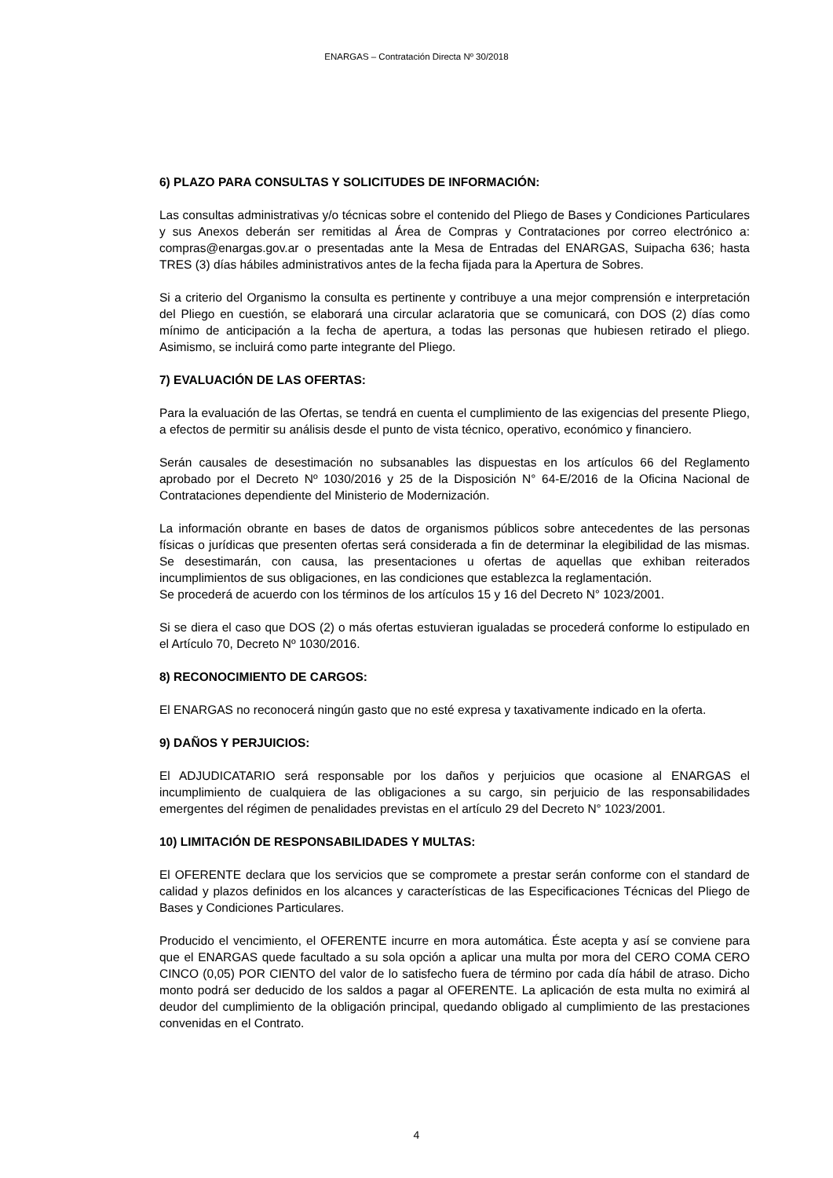ENARGAS – Contratación Directa Nº 30/2018
6) PLAZO PARA CONSULTAS Y SOLICITUDES DE INFORMACIÓN:
Las consultas administrativas y/o técnicas sobre el contenido del Pliego de Bases y Condiciones Particulares y sus Anexos deberán ser remitidas al Área de Compras y Contrataciones por correo electrónico a: compras@enargas.gov.ar o presentadas ante la Mesa de Entradas del ENARGAS, Suipacha 636; hasta TRES (3) días hábiles administrativos antes de la fecha fijada para la Apertura de Sobres.
Si a criterio del Organismo la consulta es pertinente y contribuye a una mejor comprensión e interpretación del Pliego en cuestión, se elaborará una circular aclaratoria que se comunicará, con DOS (2) días como mínimo de anticipación a la fecha de apertura, a todas las personas que hubiesen retirado el pliego. Asimismo, se incluirá como parte integrante del Pliego.
7) EVALUACIÓN DE LAS OFERTAS:
Para la evaluación de las Ofertas, se tendrá en cuenta el cumplimiento de las exigencias del presente Pliego, a efectos de permitir su análisis desde el punto de vista técnico, operativo, económico y financiero.
Serán causales de desestimación no subsanables las dispuestas en los artículos 66 del Reglamento aprobado por el Decreto Nº 1030/2016 y 25 de la Disposición N° 64-E/2016 de la Oficina Nacional de Contrataciones dependiente del Ministerio de Modernización.
La información obrante en bases de datos de organismos públicos sobre antecedentes de las personas físicas o jurídicas que presenten ofertas será considerada a fin de determinar la elegibilidad de las mismas. Se desestimarán, con causa, las presentaciones u ofertas de aquellas que exhiban reiterados incumplimientos de sus obligaciones, en las condiciones que establezca la reglamentación.
Se procederá de acuerdo con los términos de los artículos 15 y 16 del Decreto N° 1023/2001.
Si se diera el caso que DOS (2) o más ofertas estuvieran igualadas se procederá conforme lo estipulado en el Artículo 70, Decreto Nº 1030/2016.
8) RECONOCIMIENTO DE CARGOS:
El ENARGAS no reconocerá ningún gasto que no esté expresa y taxativamente indicado en la oferta.
9) DAÑOS Y PERJUICIOS:
El ADJUDICATARIO será responsable por los daños y perjuicios que ocasione al ENARGAS el incumplimiento de cualquiera de las obligaciones a su cargo, sin perjuicio de las responsabilidades emergentes del régimen de penalidades previstas en el artículo 29 del Decreto N° 1023/2001.
10) LIMITACIÓN DE RESPONSABILIDADES Y MULTAS:
El OFERENTE declara que los servicios que se compromete a prestar serán conforme con el standard de calidad y plazos definidos en los alcances y características de las Especificaciones Técnicas del Pliego de Bases y Condiciones Particulares.
Producido el vencimiento, el OFERENTE incurre en mora automática. Éste acepta y así se conviene para que el ENARGAS quede facultado a su sola opción a aplicar una multa por mora del CERO COMA CERO CINCO (0,05) POR CIENTO del valor de lo satisfecho fuera de término por cada día hábil de atraso. Dicho monto podrá ser deducido de los saldos a pagar al OFERENTE. La aplicación de esta multa no eximirá al deudor del cumplimiento de la obligación principal, quedando obligado al cumplimiento de las prestaciones convenidas en el Contrato.
4